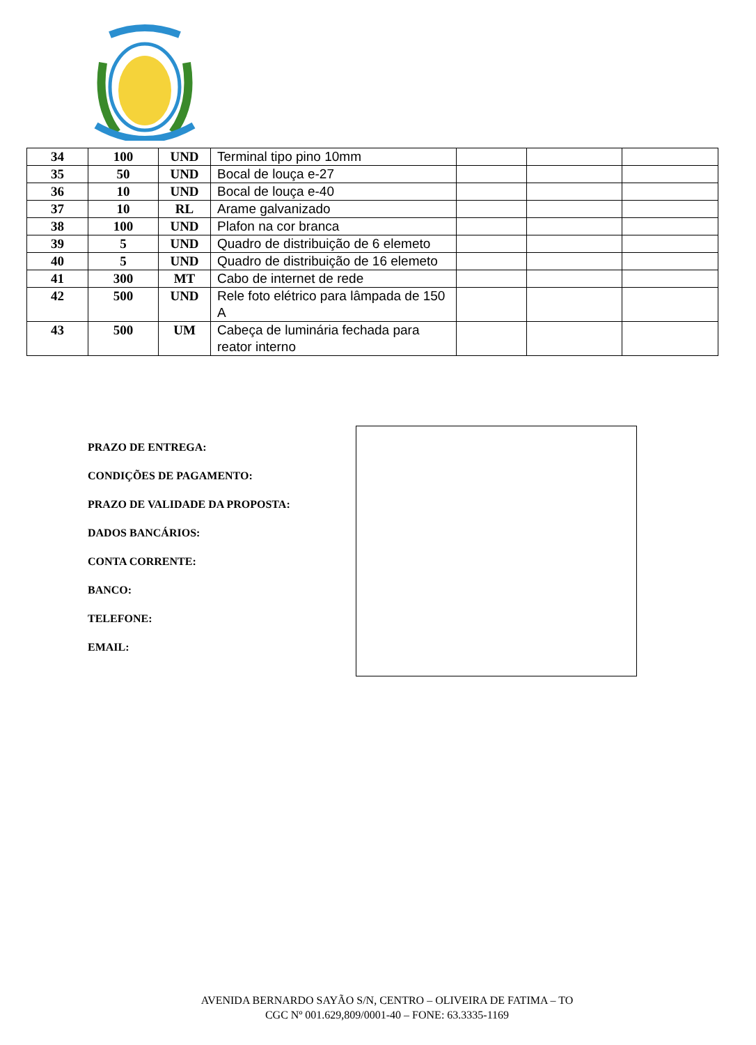| 34 | 100 | UND | Terminal tipo pino 10mm | | | |
| 35 | 50 | UND | Bocal de louça e-27 | | | |
| 36 | 10 | UND | Bocal de louça e-40 | | | |
| 37 | 10 | RL | Arame galvanizado | | | |
| 38 | 100 | UND | Plafon na cor branca | | | |
| 39 | 5 | UND | Quadro de distribuição de 6 elemeto | | | |
| 40 | 5 | UND | Quadro de distribuição de 16 elemeto | | | |
| 41 | 300 | MT | Cabo de internet de rede | | | |
| 42 | 500 | UND | Rele foto elétrico para lâmpada de 150 A | | | |
| 43 | 500 | UM | Cabeça de luminária fechada para reator interno | | | |
PRAZO DE ENTREGA:
CONDIÇÕES DE PAGAMENTO:
PRAZO DE VALIDADE DA PROPOSTA:
DADOS BANCÁRIOS:
CONTA CORRENTE:
BANCO:
TELEFONE:
EMAIL:
AVENIDA BERNARDO SAYÃO S/N, CENTRO – OLIVEIRA DE FATIMA – TO
CGC Nº 001.629,809/0001-40 – FONE: 63.3335-1169